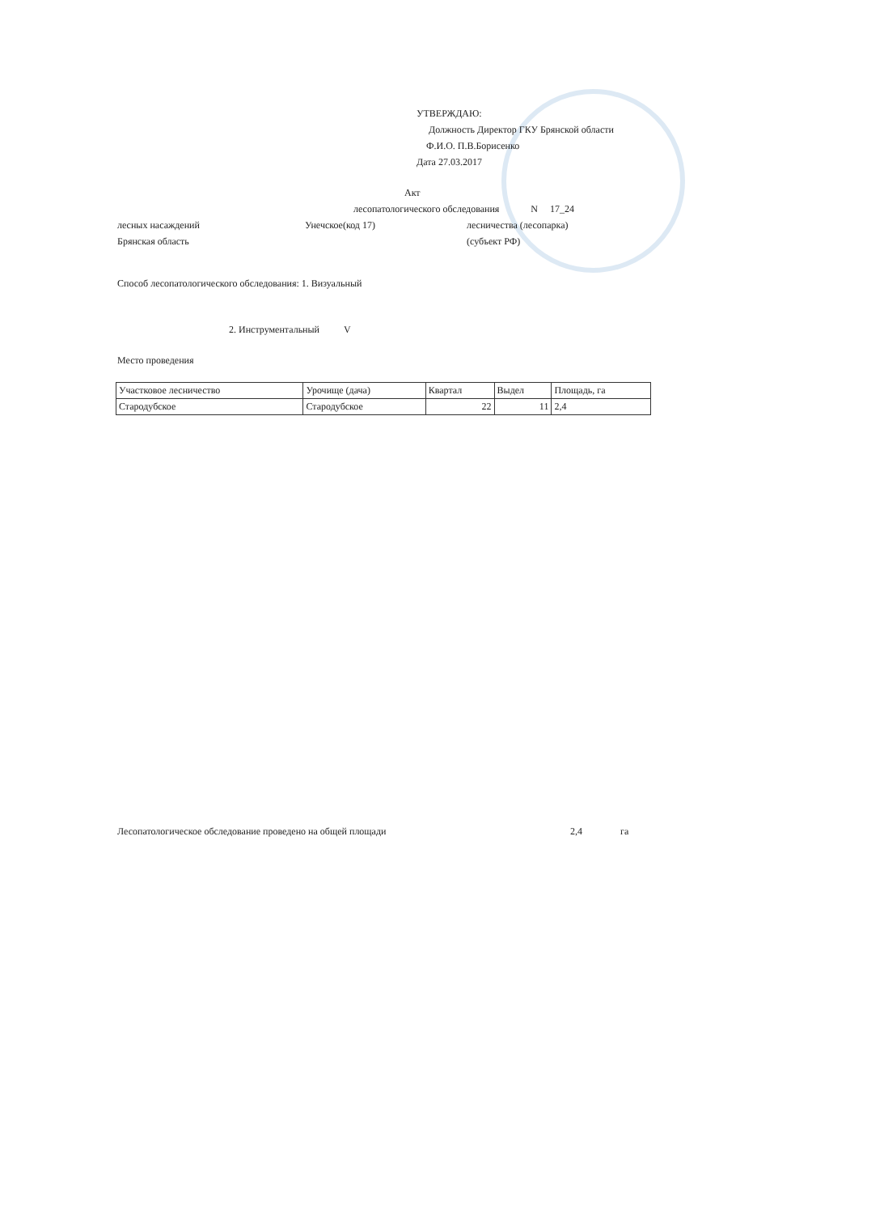УТВЕРЖДАЮ:
Должность Директор ГКУ Брянской области
Ф.И.О. П.В.Борисенко
Дата 27.03.2017
Акт
лесопатологического обследования N 17_24
лесных насаждений Унечское(код 17) лесничества (лесопарка)
Брянская область (субъект РФ)
Способ лесопатологического обследования: 1. Визуальный
2. Инструментальный V
Место проведения
| Участковое лесничество | Урочище (дача) | Квартал | Выдел | Площадь, га |
| --- | --- | --- | --- | --- |
| Стародубское | Стародубское | 22 | 11 | 2,4 |
Лесопатологическое обследование проведено на общей площади 2,4 га